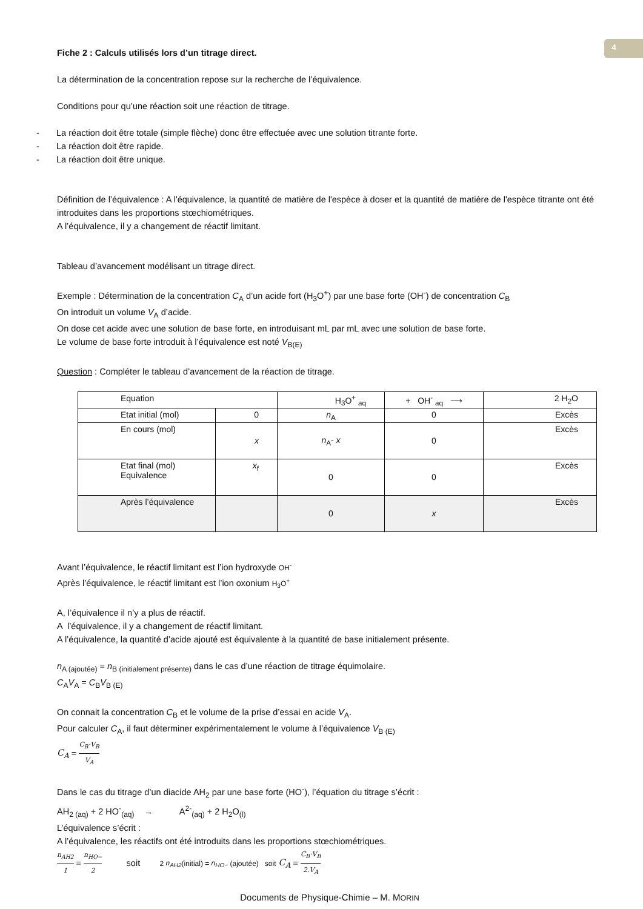4
Fiche 2 : Calculs utilisés lors d’un titrage direct.
La détermination de la concentration repose sur la recherche de l’équivalence.
Conditions pour qu’une réaction soit une réaction de titrage.
- La réaction doit être totale (simple flèche) donc être effectuée avec une solution titrante forte.
- La réaction doit être rapide.
- La réaction doit être unique.
Définition de l’équivalence : A l'équivalence, la quantité de matière de l'espèce à doser et la quantité de matière de l'espèce titrante ont été introduites dans les proportions stœchiométriques.
A l’équivalence, il y a changement de réactif limitant.
Tableau d’avancement modélisant un titrage direct.
Exemple : Détermination de la concentration C<sub>A</sub> d’un acide fort (H<sub>3</sub>O<sup>+</sup>) par une base forte (OH<sup>-</sup>) de concentration C<sub>B</sub>
On introduit un volume V<sub>A</sub> d’acide.
On dose cet acide avec une solution de base forte, en introduisant mL par mL avec une solution de base forte.
Le volume de base forte introduit à l’équivalence est noté V<sub>B(E)</sub>
Question : Compléter le tableau d’avancement de la réaction de titrage.
| Equation | | H<sub>3</sub>O<sup>+</sup> <sub>aq</sub> | + OH<sup>-</sup> <sub>aq</sub> ⟶ | 2 H<sub>2</sub>O |
| Etat initial (mol) | 0 | n<sub>A</sub> | 0 | Excès |
| En cours (mol) | x | n<sub>A</sub>- x | 0 | Excès |
| Etat final (mol) Equivalence | x<sub>f</sub> | 0 | 0 | Excès |
| Après l’équivalence | | 0 | x | Excès |
Avant l’équivalence, le réactif limitant est l’ion hydroxyde OH<sup>-</sup>
Après l’équivalence, le réactif limitant est l’ion oxonium H<sub>3</sub>O<sup>+</sup>
A, l’équivalence il n’y a plus de réactif.
A l’équivalence, il y a changement de réactif limitant.
A l’équivalence, la quantité d’acide ajouté est équivalente à la quantité de base initialement présente.
n<sub>A (ajoutée)</sub> = n<sub>B (initialement présente)</sub> dans le cas d’une réaction de titrage équimolaire.
C<sub>A</sub>V<sub>A</sub> = C<sub>B</sub>V<sub>B (E)</sub>
On connait la concentration C<sub>B</sub> et le volume de la prise d’essai en acide V<sub>A</sub>.
Pour calculer C<sub>A</sub>, il faut déterminer expérimentalement le volume à l’équivalence V<sub>B (E)</sub>
C<sub>A</sub> = C<sub>B</sub>·V<sub>B</sub> V<sub>A</sub>
Dans le cas du titrage d’un diacide AH<sub>2</sub> par une base forte (HO<sup>-</sup>), l’équation du titrage s’écrit :
AH<sub>2 (aq)</sub> + 2 HO<sup>-</sup><sub>(aq)</sub> → A<sup>2-</sup><sub>(aq)</sub> + 2 H<sub>2</sub>O<sub>(l)</sub>
L’équivalence s’écrit :
A l’équivalence, les réactifs ont été introduits dans les proportions stœchiométriques.
n<sub>AH2</sub> 1 = n<sub>HO−</sub> 2 soit 2 n<sub>AH2</sub>(initial) = n<sub>HO−</sub> (ajoutée) soit C<sub>A</sub> = C<sub>B</sub>·V<sub>B</sub> 2.V<sub>A</sub>
Documents de Physique-Chimie – M. MORIN